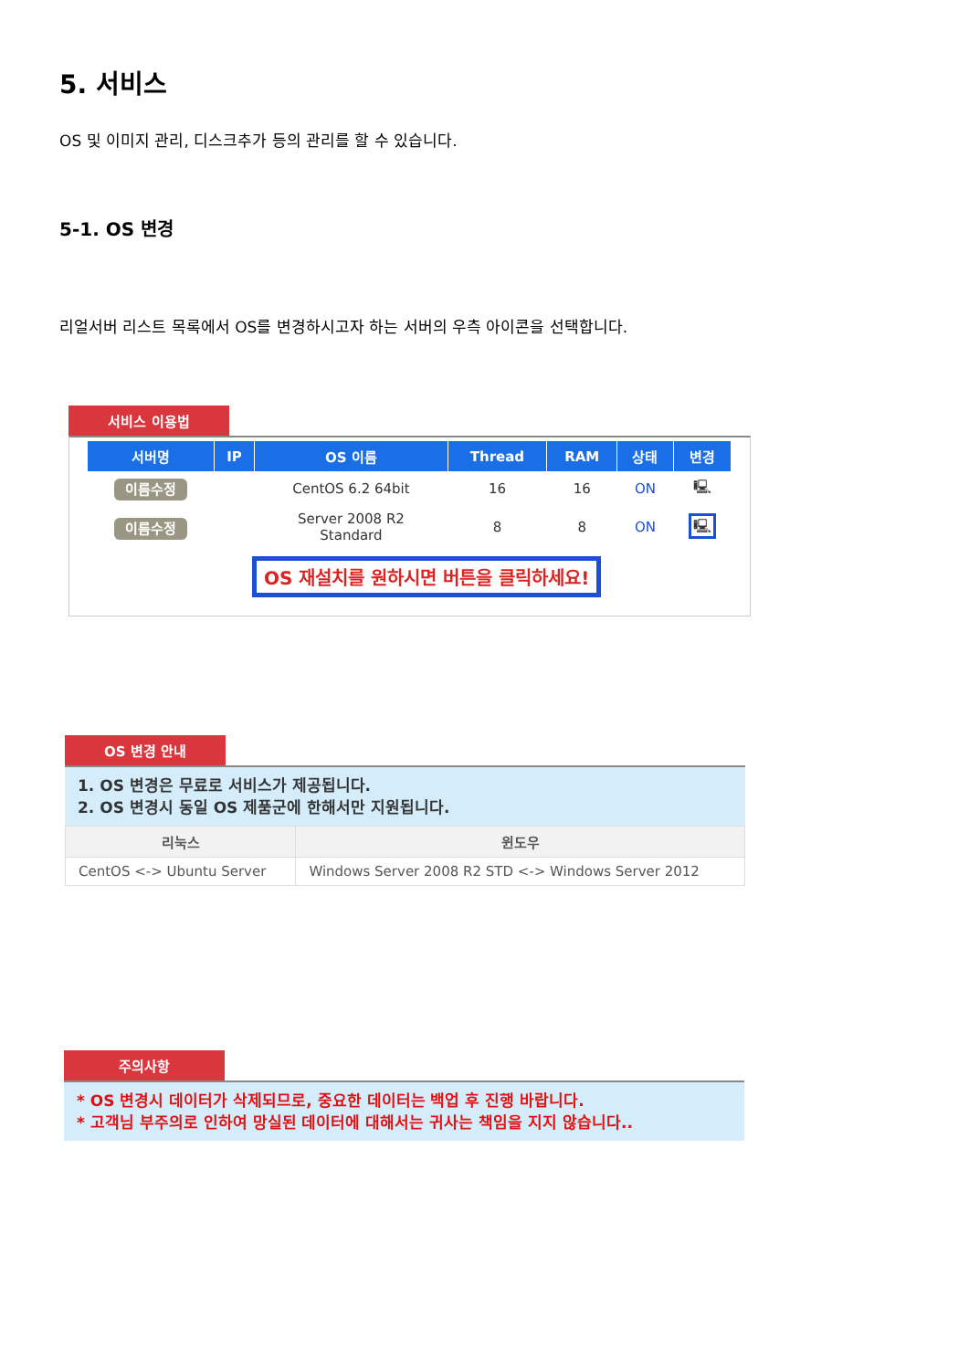5. 서비스
OS 및 이미지 관리, 디스크추가 등의 관리를 할 수 있습니다.
5-1. OS 변경
리얼서버 리스트 목록에서 OS를 변경하시고자 하는 서버의 우측 아이콘을 선택합니다.
서비스 이용법
| 서버명 | IP | OS 이름 | Thread | RAM | 상태 | 변경 |
| --- | --- | --- | --- | --- | --- | --- |
| 이름수정 | | CentOS 6.2 64bit | 16 | 16 | ON | 🖳 |
| 이름수정 | | Server 2008 R2 Standard | 8 | 8 | ON | 🖳 |
OS 재설치를 원하시면 버튼을 클릭하세요!
OS 변경 안내
1. OS 변경은 무료로 서비스가 제공됩니다.
2. OS 변경시 동일 OS 제품군에 한해서만 지원됩니다.
| 리눅스 | 윈도우 |
| --- | --- |
| CentOS <-> Ubuntu Server | Windows Server 2008 R2 STD <-> Windows Server 2012 |
주의사항
* OS 변경시 데이터가 삭제되므로, 중요한 데이터는 백업 후 진행 바랍니다.
* 고객님 부주의로 인하여 망실된 데이터에 대해서는 귀사는 책임을 지지 않습니다..